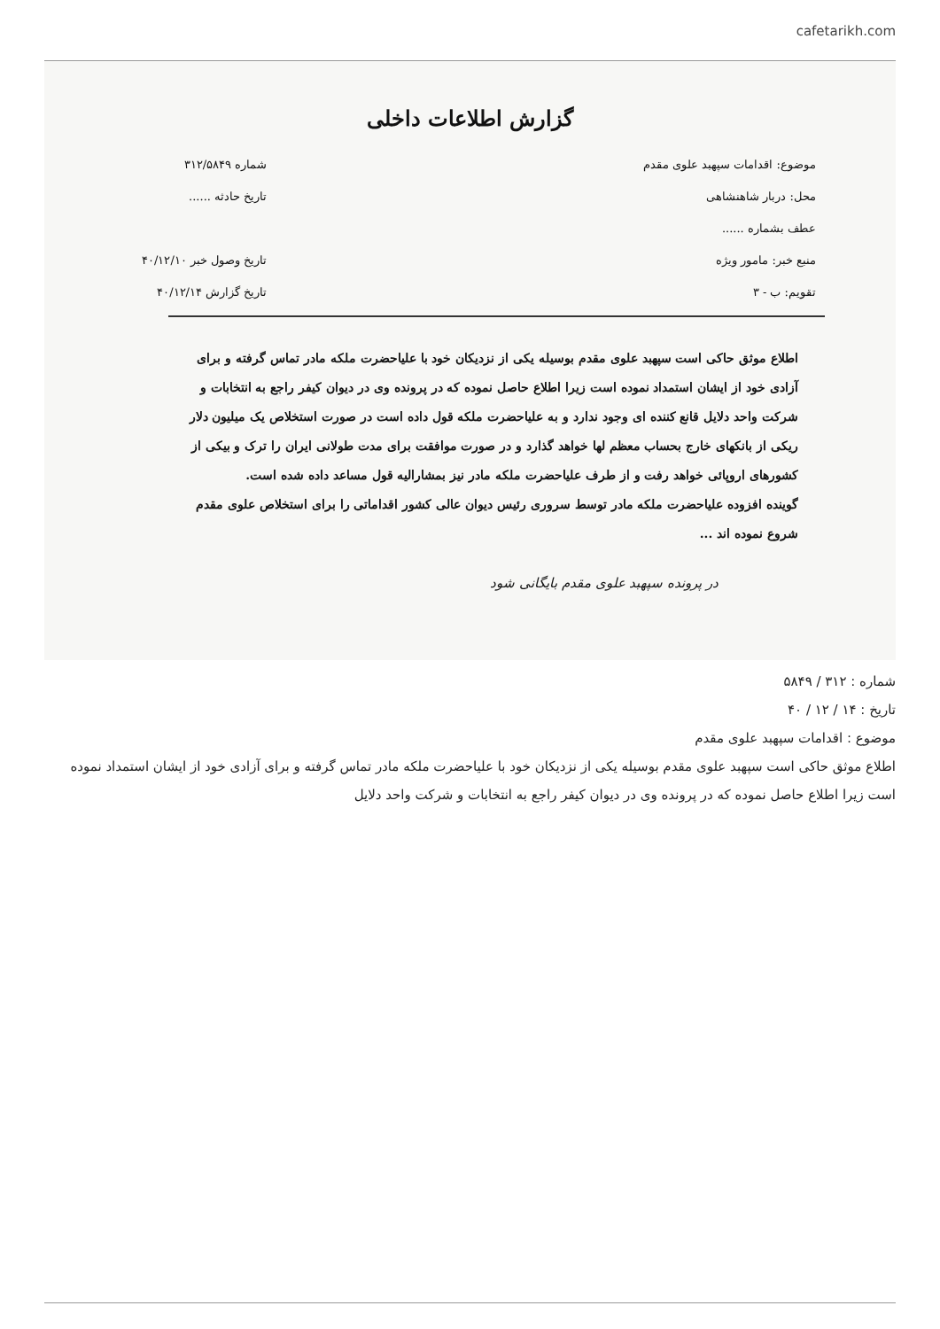cafetarikh.com
گزارش اطلاعات داخلی
موضوع: اقدامات سپهبد علوی مقدم
محل: دربار شاهنشاهی
عطف بشماره ......
منبع خبر: مامور ویژه
تقویم: ب - ۳
شماره ۳۱۲/۵۸۴۹
تاریخ حادثه ......
تاریخ وصول خبر ۴۰/۱۲/۱۰
تاریخ گزارش ۴۰/۱۲/۱۴
اطلاع موثق حاکی است سپهبد علوی مقدم بوسیله یکی از نزدیکان خود با علیاحضرت ملکه مادر تماس گرفته و برای آزادی خود از ایشان استمداد نموده است زیرا اطلاع حاصل نموده که در پرونده وی در دیوان کیفر راجع به انتخابات و شرکت واحد دلایل قانع کننده ای وجود ندارد و به علیاحضرت ملکه قول داده است در صورت استخلاص یک میلیون دلار ریکی از بانکهای خارج بحساب معظم لها خواهد گذارد و در صورت موافقت برای مدت طولانی ایران را ترک و بیکی از کشورهای اروپائی خواهد رفت و از طرف علیاحضرت ملکه مادر نیز بمشارالیه قول مساعد داده شده است.
گوینده افزوده علیاحضرت ملکه مادر توسط سروری رئیس دیوان عالی کشور اقداماتی را برای استخلاص علوی مقدم شروع نموده اند ...
در پرونده سپهبد علوی مقدم بایگانی شود
شماره : ۳۱۲ / ۵۸۴۹
تاریخ : ۱۴ / ۱۲ / ۴۰
موضوع : اقدامات سپهبد علوی مقدم
اطلاع موثق حاکی است سپهبد علوی مقدم بوسیله یکی از نزدیکان خود با علیاحضرت ملکه مادر تماس گرفته و برای آزادی خود از ایشان استمداد نموده است زیرا اطلاع حاصل نموده که در پرونده وی در دیوان کیفر راجع به انتخابات و شرکت واحد دلایل